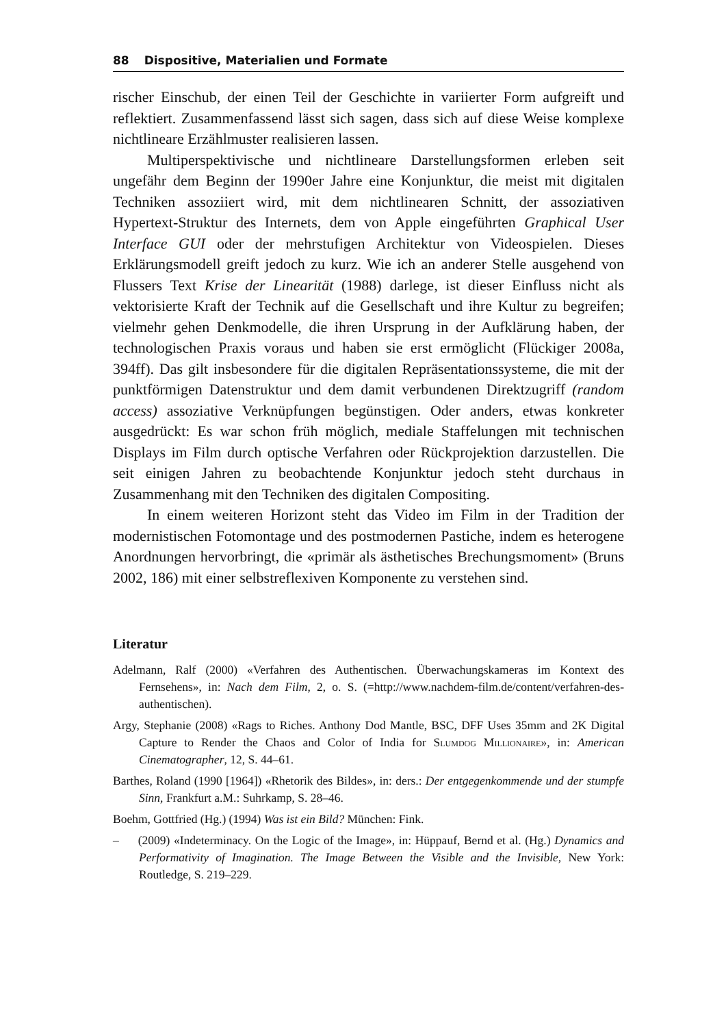88 Dispositive, Materialien und Formate
rischer Einschub, der einen Teil der Geschichte in variierter Form aufgreift und reflektiert. Zusammenfassend lässt sich sagen, dass sich auf diese Weise komplexe nichtlineare Erzählmuster realisieren lassen.
Multiperspektivische und nichtlineare Darstellungsformen erleben seit ungefähr dem Beginn der 1990er Jahre eine Konjunktur, die meist mit digitalen Techniken assoziiert wird, mit dem nichtlinearen Schnitt, der assoziativen Hypertext-Struktur des Internets, dem von Apple eingeführten Graphical User Interface GUI oder der mehrstufigen Architektur von Videospielen. Dieses Erklärungsmodell greift jedoch zu kurz. Wie ich an anderer Stelle ausgehend von Flussers Text Krise der Linearität (1988) darlege, ist dieser Einfluss nicht als vektorisierte Kraft der Technik auf die Gesellschaft und ihre Kultur zu begreifen; vielmehr gehen Denkmodelle, die ihren Ursprung in der Aufklärung haben, der technologischen Praxis voraus und haben sie erst ermöglicht (Flückiger 2008a, 394ff). Das gilt insbesondere für die digitalen Repräsentationssysteme, die mit der punktförmigen Datenstruktur und dem damit verbundenen Direktzugriff (random access) assoziative Verknüpfungen begünstigen. Oder anders, etwas konkreter ausgedrückt: Es war schon früh möglich, mediale Staffelungen mit technischen Displays im Film durch optische Verfahren oder Rückprojektion darzustellen. Die seit einigen Jahren zu beobachtende Konjunktur jedoch steht durchaus in Zusammenhang mit den Techniken des digitalen Compositing.
In einem weiteren Horizont steht das Video im Film in der Tradition der modernistischen Fotomontage und des postmodernen Pastiche, indem es heterogene Anordnungen hervorbringt, die «primär als ästhetisches Brechungsmoment» (Bruns 2002, 186) mit einer selbstreflexiven Komponente zu verstehen sind.
Literatur
Adelmann, Ralf (2000) «Verfahren des Authentischen. Überwachungskameras im Kontext des Fernsehens», in: Nach dem Film, 2, o. S. (=http://www.nachdem-film.de/content/verfahren-des-authentischen).
Argy, Stephanie (2008) «Rags to Riches. Anthony Dod Mantle, BSC, DFF Uses 35mm and 2K Digital Capture to Render the Chaos and Color of India for Slumdog Millionaire», in: American Cinematographer, 12, S. 44–61.
Barthes, Roland (1990 [1964]) «Rhetorik des Bildes», in: ders.: Der entgegenkommende und der stumpfe Sinn, Frankfurt a.M.: Suhrkamp, S. 28–46.
Boehm, Gottfried (Hg.) (1994) Was ist ein Bild? München: Fink.
– (2009) «Indeterminacy. On the Logic of the Image», in: Hüppauf, Bernd et al. (Hg.) Dynamics and Performativity of Imagination. The Image Between the Visible and the Invisible, New York: Routledge, S. 219–229.